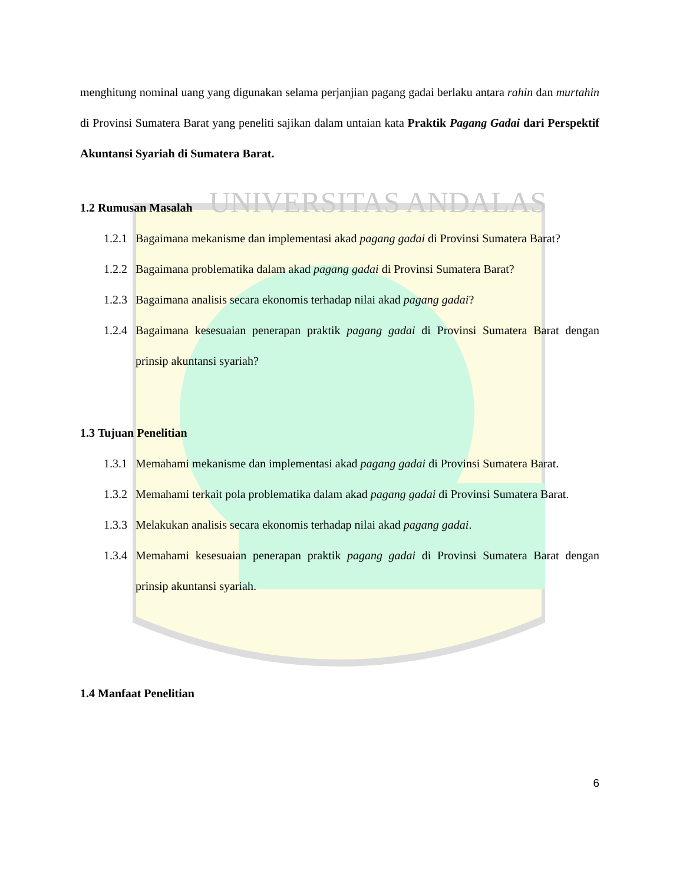UNIVERSITAS ANDALAS
menghitung nominal uang yang digunakan selama perjanjian pagang gadai berlaku antara rahin dan murtahin di Provinsi Sumatera Barat yang peneliti sajikan dalam untaian kata Praktik Pagang Gadai dari Perspektif Akuntansi Syariah di Sumatera Barat.
1.2 Rumusan Masalah
1.2.1 Bagaimana mekanisme dan implementasi akad pagang gadai di Provinsi Sumatera Barat?
1.2.2 Bagaimana problematika dalam akad pagang gadai di Provinsi Sumatera Barat?
1.2.3 Bagaimana analisis secara ekonomis terhadap nilai akad pagang gadai?
1.2.4 Bagaimana kesesuaian penerapan praktik pagang gadai di Provinsi Sumatera Barat dengan prinsip akuntansi syariah?
1.3 Tujuan Penelitian
1.3.1 Memahami mekanisme dan implementasi akad pagang gadai di Provinsi Sumatera Barat.
1.3.2 Memahami terkait pola problematika dalam akad pagang gadai di Provinsi Sumatera Barat.
1.3.3 Melakukan analisis secara ekonomis terhadap nilai akad pagang gadai.
1.3.4 Memahami kesesuaian penerapan praktik pagang gadai di Provinsi Sumatera Barat dengan prinsip akuntansi syariah.
1.4 Manfaat Penelitian
6